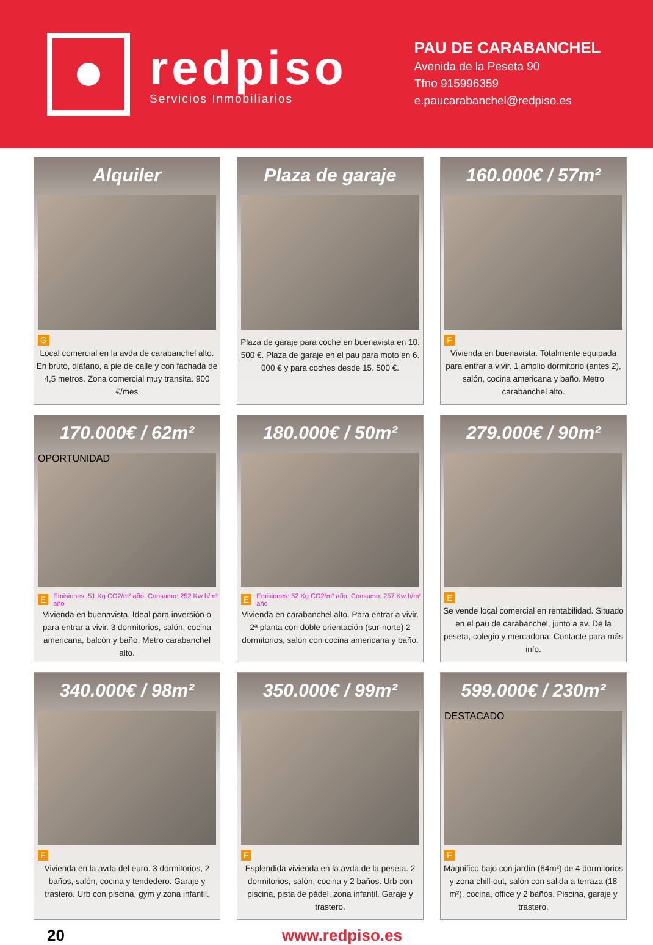redpiso
Servicios Inmobiliarios
PAU DE CARABANCHEL
Avenida de la Peseta 90
Tfno 915996359
e.paucarabanchel@redpiso.es
Alquiler
G
Local comercial en la avda de carabanchel alto. En bruto, diáfano, a pie de calle y con fachada de 4,5 metros. Zona comercial muy transita. 900 €/mes
Plaza de garaje
Plaza de garaje para coche en buenavista en 10. 500 €. Plaza de garaje en el pau para moto en 6. 000 € y para coches desde 15. 500 €.
160.000€ / 57m²
F
Vivienda en buenavista. Totalmente equipada para entrar a vivir. 1 amplio dormitorio (antes 2), salón, cocina americana y baño. Metro carabanchel alto.
170.000€ / 62m²
OPORTUNIDAD
E Emisiones: 51 Kg CO2/m² año. Consumo: 252 Kw h/m² año
Vivienda en buenavista. Ideal para inversión o para entrar a vivir. 3 dormitorios, salón, cocina americana, balcón y baño. Metro carabanchel alto.
180.000€ / 50m²
E Emisiones: 52 Kg CO2/m² año. Consumo: 257 Kw h/m² año
Vivienda en carabanchel alto. Para entrar a vivir. 2ª planta con doble orientación (sur-norte) 2 dormitorios, salón con cocina americana y baño.
279.000€ / 90m²
E
Se vende local comercial en rentabilidad. Situado en el pau de carabanchel, junto a av. De la peseta, colegio y mercadona. Contacte para más info.
340.000€ / 98m²
E
Vivienda en la avda del euro. 3 dormitorios, 2 baños, salón, cocina y tendedero. Garaje y trastero. Urb con piscina, gym y zona infantil.
350.000€ / 99m²
E
Esplendida vivienda en la avda de la peseta. 2 dormitorios, salón, cocina y 2 baños. Urb con piscina, pista de pádel, zona infantil. Garaje y trastero.
599.000€ / 230m²
DESTACADO
E
Magnifico bajo con jardín (64m²) de 4 dormitorios y zona chill-out, salón con salida a terraza (18 m²), cocina, office y 2 baños. Piscina, garaje y trastero.
20 www.redpiso.es